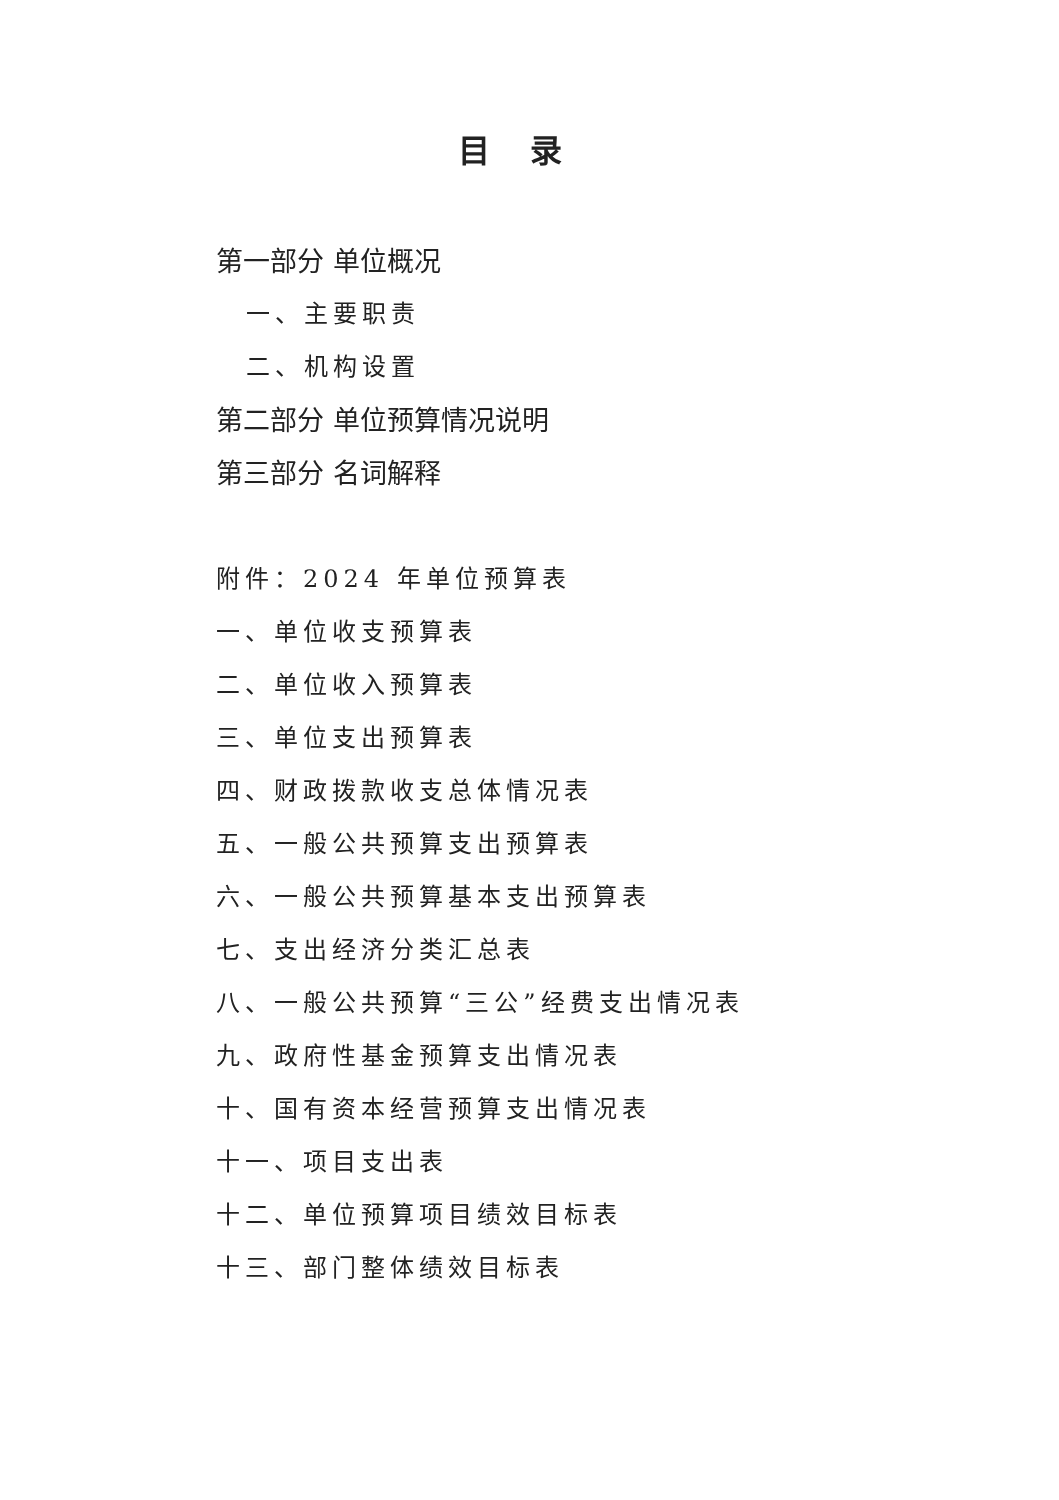目录
第一部分 单位概况
一、主要职责
二、机构设置
第二部分 单位预算情况说明
第三部分 名词解释
附件：2024 年单位预算表
一、单位收支预算表
二、单位收入预算表
三、单位支出预算表
四、财政拨款收支总体情况表
五、一般公共预算支出预算表
六、一般公共预算基本支出预算表
七、支出经济分类汇总表
八、一般公共预算“三公”经费支出情况表
九、政府性基金预算支出情况表
十、国有资本经营预算支出情况表
十一、项目支出表
十二、单位预算项目绩效目标表
十三、部门整体绩效目标表